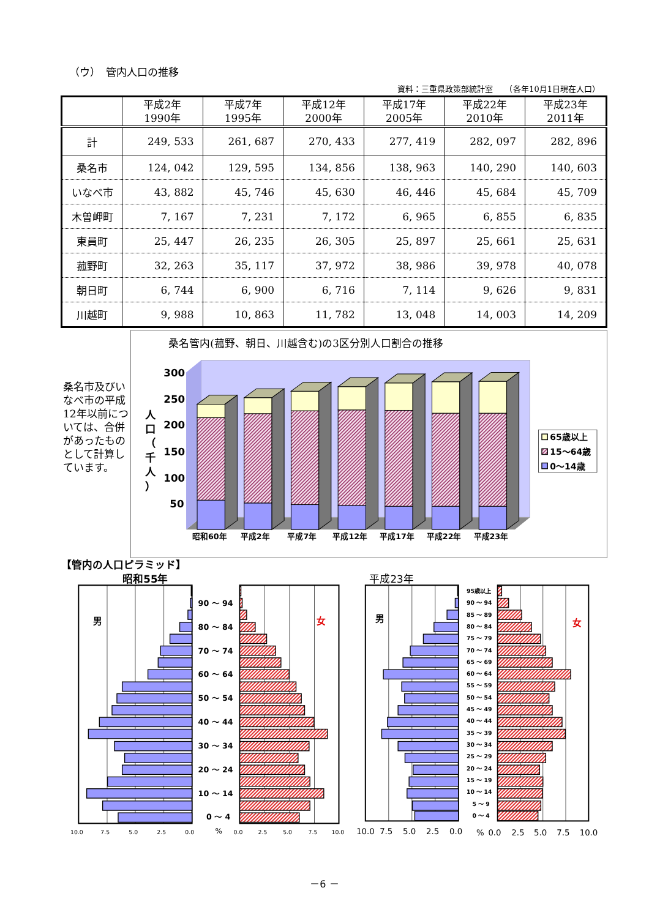（ウ）　管内人口の推移
資料：三重県政策部統計室　　（各年10月1日現在人口）
| | 平成2年 1990年 | 平成7年 1995年 | 平成12年 2000年 | 平成17年 2005年 | 平成22年 2010年 | 平成23年 2011年 |
| --- | --- | --- | --- | --- | --- | --- |
| 計 | 249, 533 | 261, 687 | 270, 433 | 277, 419 | 282, 097 | 282, 896 |
| 桑名市 | 124, 042 | 129, 595 | 134, 856 | 138, 963 | 140, 290 | 140, 603 |
| いなべ市 | 43, 882 | 45, 746 | 45, 630 | 46, 446 | 45, 684 | 45, 709 |
| 木曽岬町 | 7, 167 | 7, 231 | 7, 172 | 6, 965 | 6, 855 | 6, 835 |
| 東員町 | 25, 447 | 26, 235 | 26, 305 | 25, 897 | 25, 661 | 25, 631 |
| 菰野町 | 32, 263 | 35, 117 | 37, 972 | 38, 986 | 39, 978 | 40, 078 |
| 朝日町 | 6, 744 | 6, 900 | 6, 716 | 7, 114 | 9, 626 | 9, 831 |
| 川越町 | 9, 988 | 10, 863 | 11, 782 | 13, 048 | 14, 003 | 14, 209 |
桑名市及びいなべ市の平成12年以前については、合併があったものとして計算しています。
桑名管内(菰野、朝日、川越含む)の3区分別人口割合の推移
300
250
200
150
100
50
人
口
（
千
人
）
昭和60年
平成2年
平成7年
平成12年
平成17年
平成22年
平成23年
65歳以上
15～64歳
0～14歳
【管内の人口ピラミッド】
昭和55年
平成23年
男
女
男
女
90 ～ 94
80 ～ 84
70 ～ 74
60 ～ 64
50 ～ 54
40 ～ 44
30 ～ 34
20 ～ 24
10 ～ 14
0 ～ 4
95歳以上
90 ～ 94
85 ～ 89
80 ～ 84
75 ～ 79
70 ～ 74
65 ～ 69
60 ～ 64
55 ～ 59
50 ～ 54
45 ～ 49
40 ～ 44
35 ～ 39
30 ～ 34
25 ～ 29
20 ～ 24
15 ～ 19
10 ～ 14
5 ～ 9
0 ～ 4
10.0
7.5
5.0
2.5
0.0
%
0.0
2.5
5.0
7.5
10.0
10.0
7.5
5.0
2.5
0.0
%
0.0
2.5
5.0
7.5
10.0
－6 －